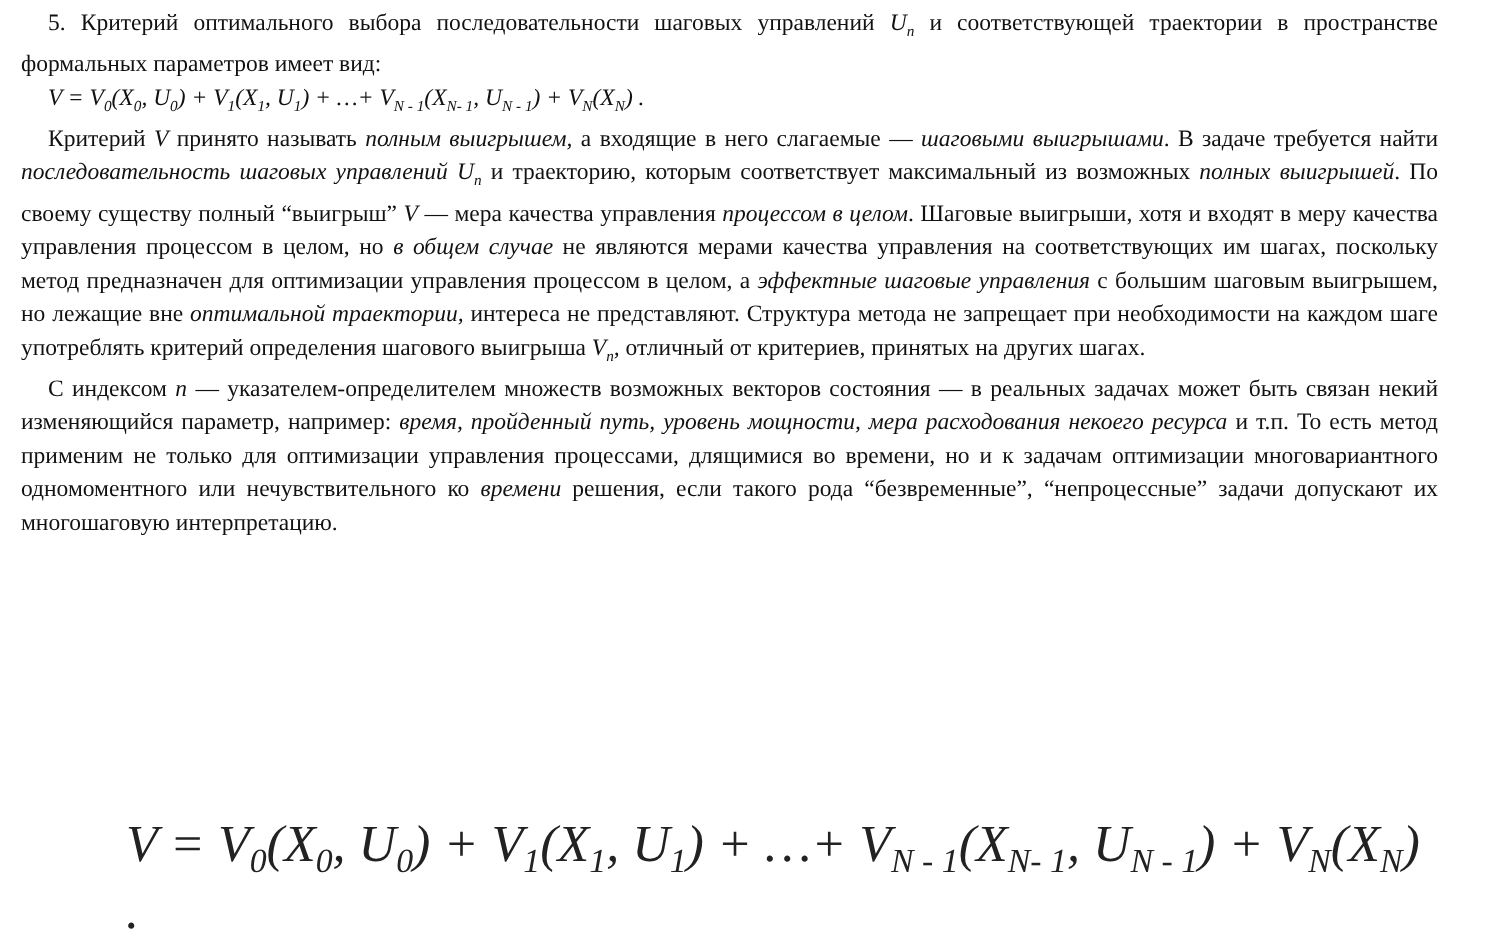5. Критерий оптимального выбора последовательности шаговых управлений U<sub>n</sub> и соответствующей траектории в пространстве формальных параметров имеет вид:
V = V<sub>0</sub>(X<sub>0</sub>, U<sub>0</sub>) + V<sub>1</sub>(X<sub>1</sub>, U<sub>1</sub>) + …+ V<sub>N - 1</sub>(X<sub>N- 1</sub>, U<sub>N - 1</sub>) + V<sub>N</sub>(X<sub>N</sub>) .
Критерий V принято называть полным выигрышем, а входящие в него слагаемые — шаговыми выигрышами. В задаче требуется найти последовательность шаговых управлений U<sub>n</sub> и траекторию, которым соответствует максимальный из возможных полных выигрышей. По своему существу полный “выигрыш” V — мера качества управления процессом в целом. Шаговые выигрыши, хотя и входят в меру качества управления процессом в целом, но в общем случае не являются мерами качества управления на соответствующих им шагах, поскольку метод предназначен для оптимизации управления процессом в целом, а эффектные шаговые управления с большим шаговым выигрышем, но лежащие вне оптимальной траектории, интереса не представляют. Структура метода не запрещает при необходимости на каждом шаге употреблять критерий определения шагового выигрыша V<sub>n</sub>, отличный от критериев, принятых на других шагах.
С индексом n — указателем-определителем множеств возможных векторов состояния — в реальных задачах может быть связан некий изменяющийся параметр, например: время, пройденный путь, уровень мощности, мера расходования некоего ресурса и т.п. То есть метод применим не только для оптимизации управления процессами, длящимися во времени, но и к задачам оптимизации многовариантного одномоментного или нечувствительного ко времени решения, если такого рода “безвременные”, “непроцессные” задачи допускают их многошаговую интерпретацию.
V = V<sub>0</sub>(X<sub>0</sub>, U<sub>0</sub>) + V<sub>1</sub>(X<sub>1</sub>, U<sub>1</sub>) + …+ V<sub>N - 1</sub>(X<sub>N- 1</sub>, U<sub>N - 1</sub>) + V<sub>N</sub>(X<sub>N</sub>) .